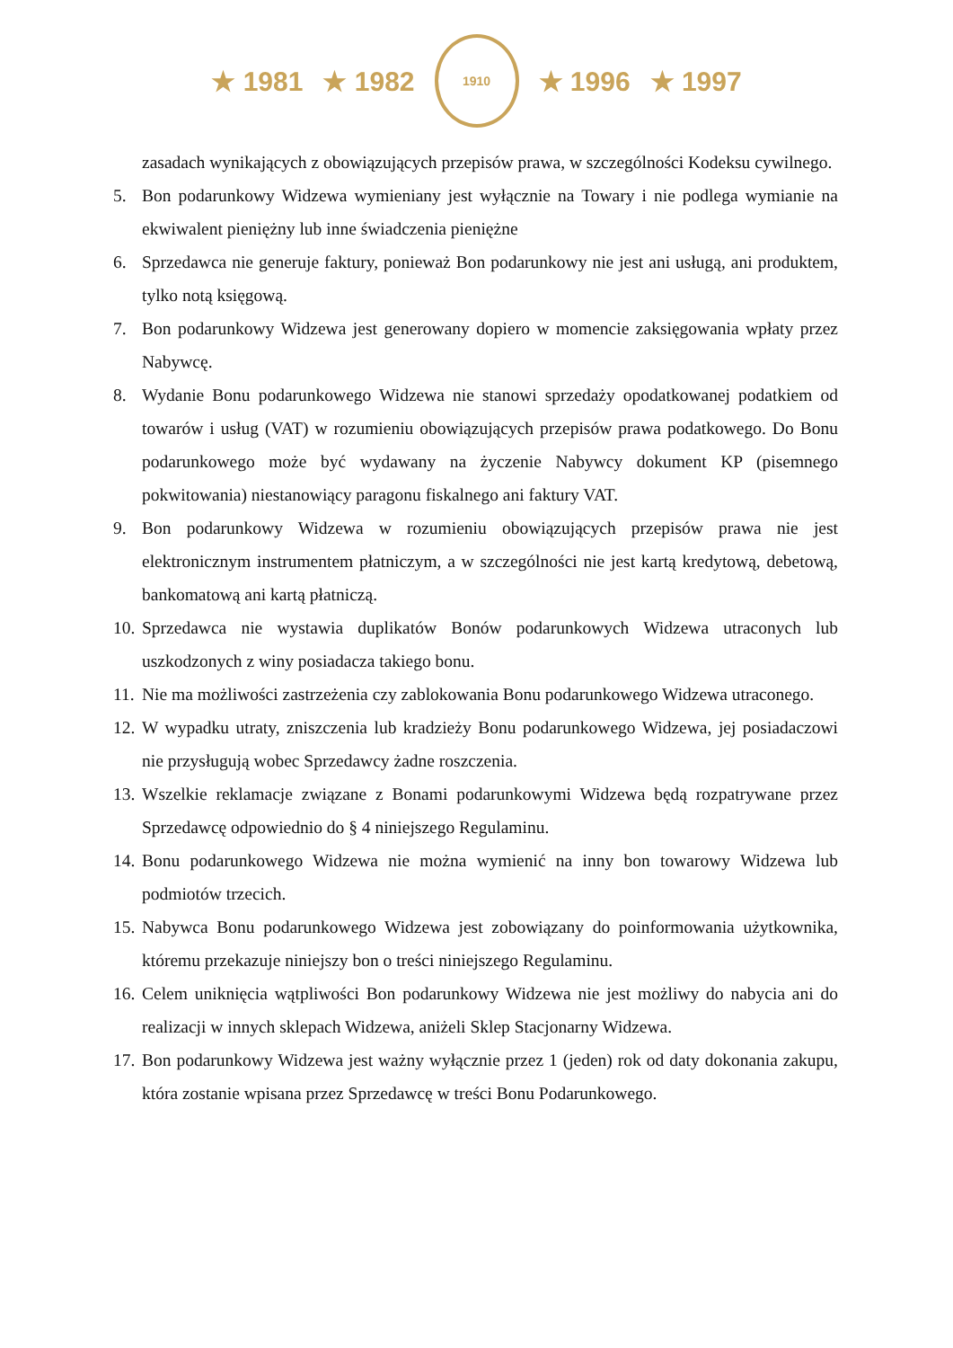★ 1981 ★ 1982
1910
★ 1996 ★ 1997
zasadach wynikających z obowiązujących przepisów prawa, w szczególności Kodeksu cywilnego.
5. Bon podarunkowy Widzewa wymieniany jest wyłącznie na Towary i nie podlega wymianie na ekwiwalent pieniężny lub inne świadczenia pieniężne
6. Sprzedawca nie generuje faktury, ponieważ Bon podarunkowy nie jest ani usługą, ani produktem, tylko notą księgową.
7. Bon podarunkowy Widzewa jest generowany dopiero w momencie zaksięgowania wpłaty przez Nabywcę.
8. Wydanie Bonu podarunkowego Widzewa nie stanowi sprzedaży opodatkowanej podatkiem od towarów i usług (VAT) w rozumieniu obowiązujących przepisów prawa podatkowego. Do Bonu podarunkowego może być wydawany na życzenie Nabywcy dokument KP (pisemnego pokwitowania) niestanowiący paragonu fiskalnego ani faktury VAT.
9. Bon podarunkowy Widzewa w rozumieniu obowiązujących przepisów prawa nie jest elektronicznym instrumentem płatniczym, a w szczególności nie jest kartą kredytową, debetową, bankomatową ani kartą płatniczą.
10. Sprzedawca nie wystawia duplikatów Bonów podarunkowych Widzewa utraconych lub uszkodzonych z winy posiadacza takiego bonu.
11. Nie ma możliwości zastrzeżenia czy zablokowania Bonu podarunkowego Widzewa utraconego.
12. W wypadku utraty, zniszczenia lub kradzieży Bonu podarunkowego Widzewa, jej posiadaczowi nie przysługują wobec Sprzedawcy żadne roszczenia.
13. Wszelkie reklamacje związane z Bonami podarunkowymi Widzewa będą rozpatrywane przez Sprzedawcę odpowiednio do § 4 niniejszego Regulaminu.
14. Bonu podarunkowego Widzewa nie można wymienić na inny bon towarowy Widzewa lub podmiotów trzecich.
15. Nabywca Bonu podarunkowego Widzewa jest zobowiązany do poinformowania użytkownika, któremu przekazuje niniejszy bon o treści niniejszego Regulaminu.
16. Celem uniknięcia wątpliwości Bon podarunkowy Widzewa nie jest możliwy do nabycia ani do realizacji w innych sklepach Widzewa, aniżeli Sklep Stacjonarny Widzewa.
17. Bon podarunkowy Widzewa jest ważny wyłącznie przez 1 (jeden) rok od daty dokonania zakupu, która zostanie wpisana przez Sprzedawcę w treści Bonu Podarunkowego.